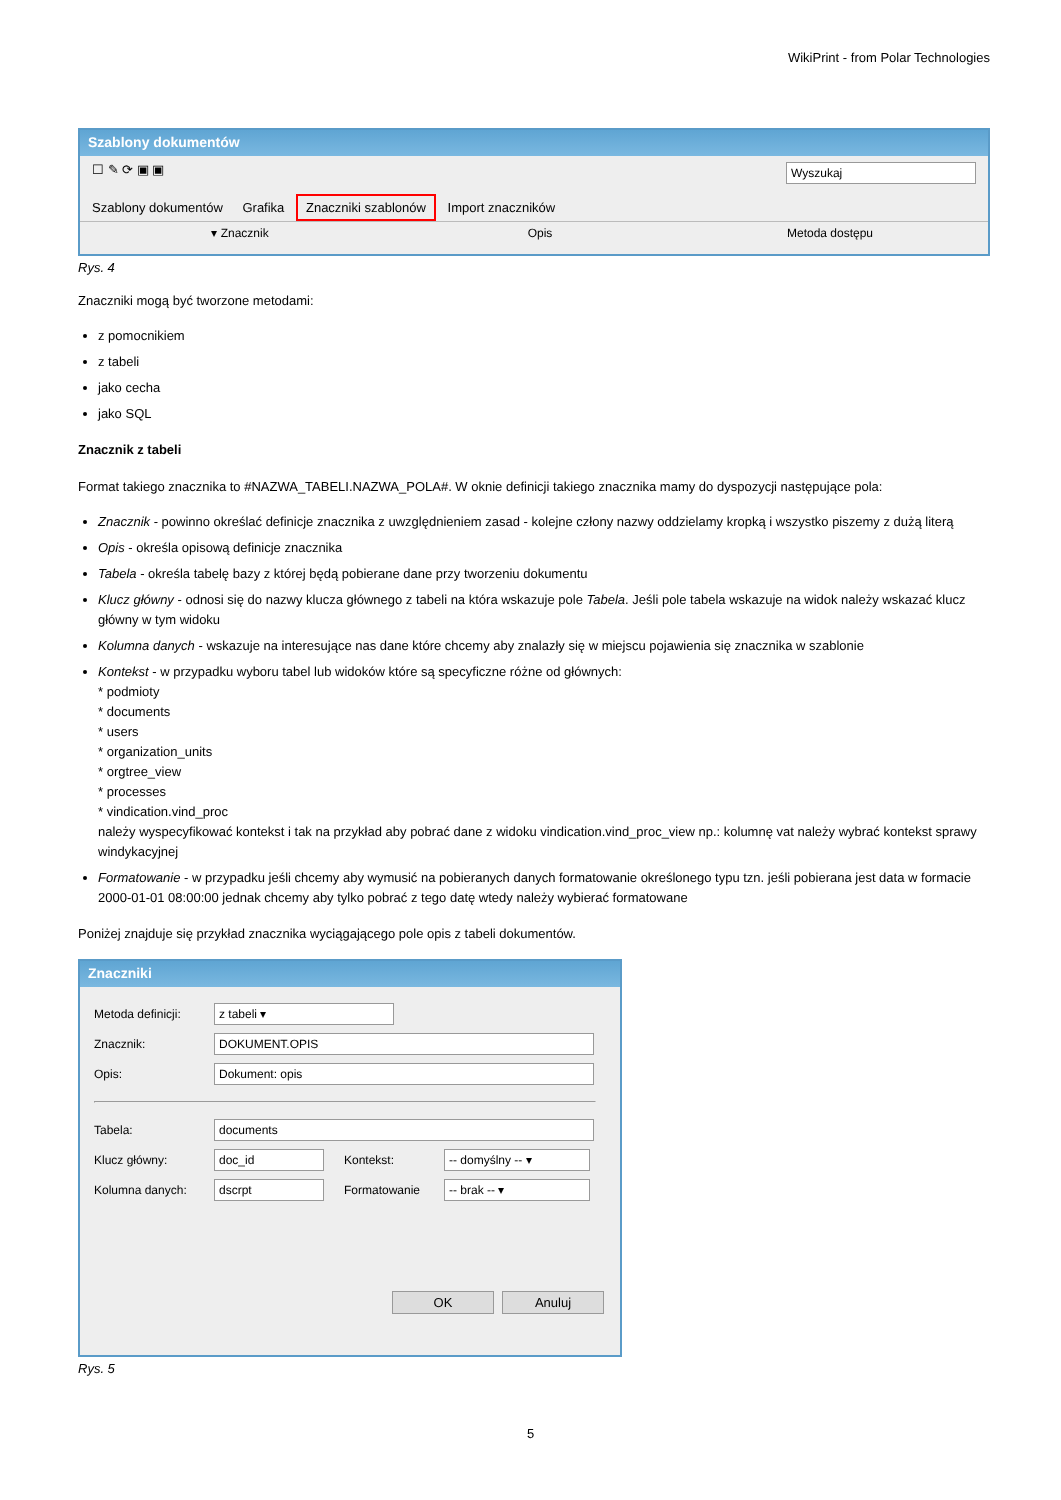WikiPrint - from Polar Technologies
Szablony dokumentów
☐ ✎ ⟳ ▣ ▣ Wyszukaj
Szablony dokumentów Grafika Znaczniki szablonów Import znaczników
▾ Znacznik Opis Metoda dostępu
Rys. 4
Znaczniki mogą być tworzone metodami:
z pomocnikiem
z tabeli
jako cecha
jako SQL
Znacznik z tabeli
Format takiego znacznika to #NAZWA_TABELI.NAZWA_POLA#. W oknie definicji takiego znacznika mamy do dyspozycji następujące pola:
Znacznik - powinno określać definicje znacznika z uwzględnieniem zasad - kolejne człony nazwy oddzielamy kropką i wszystko piszemy z dużą literą
Opis - określa opisową definicje znacznika
Tabela - określa tabelę bazy z której będą pobierane dane przy tworzeniu dokumentu
Klucz główny - odnosi się do nazwy klucza głównego z tabeli na która wskazuje pole Tabela. Jeśli pole tabela wskazuje na widok należy wskazać klucz główny w tym widoku
Kolumna danych - wskazuje na interesujące nas dane które chcemy aby znalazły się w miejscu pojawienia się znacznika w szablonie
Kontekst - w przypadku wyboru tabel lub widoków które są specyficzne różne od głównych:
* podmioty
* documents
* users
* organization_units
* orgtree_view
* processes
* vindication.vind_proc
należy wyspecyfikować kontekst i tak na przykład aby pobrać dane z widoku vindication.vind_proc_view np.: kolumnę vat należy wybrać kontekst sprawy windykacyjnej
Formatowanie - w przypadku jeśli chcemy aby wymusić na pobieranych danych formatowanie określonego typu tzn. jeśli pobierana jest data w formacie 2000-01-01 08:00:00 jednak chcemy aby tylko pobrać z tego datę wtedy należy wybierać formatowane
Poniżej znajduje się przykład znacznika wyciągającego pole opis z tabeli dokumentów.
Znaczniki
Metoda definicji: z tabeli ▾
Znacznik: DOKUMENT.OPIS
Opis: Dokument: opis
Tabela: documents
Klucz główny: doc_id Kontekst: -- domyślny -- ▾
Kolumna danych: dscrpt Formatowanie -- brak -- ▾
OK Anuluj
Rys. 5
5